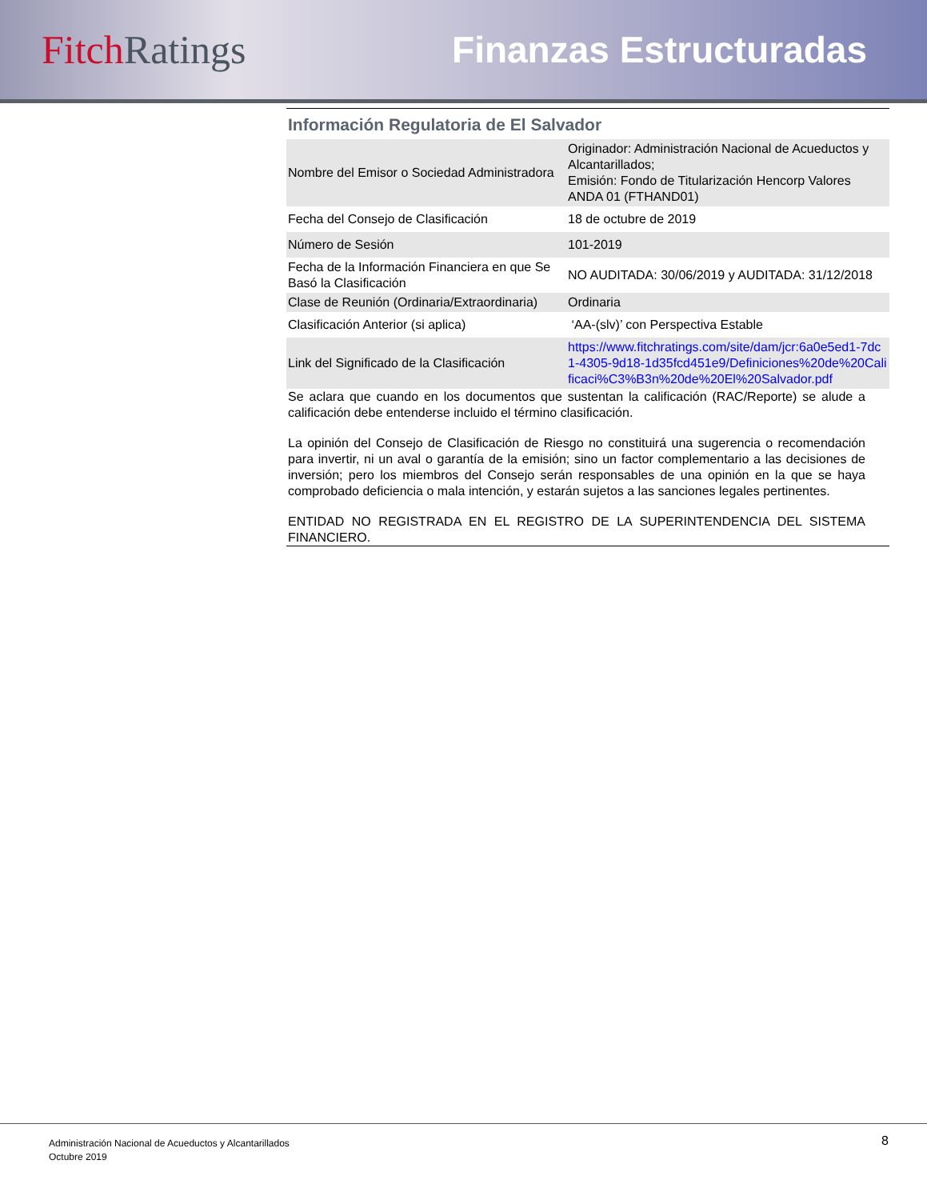Fitch Ratings Finanzas Estructuradas
Información Regulatoria de El Salvador
| Nombre del Emisor o Sociedad Administradora | Originador: Administración Nacional de Acueductos y Alcantarillados; Emisión: Fondo de Titularización Hencorp Valores ANDA 01 (FTHAND01) |
| Fecha del Consejo de Clasificación | 18 de octubre de 2019 |
| Número de Sesión | 101-2019 |
| Fecha de la Información Financiera en que Se Basó la Clasificación | NO AUDITADA: 30/06/2019 y AUDITADA: 31/12/2018 |
| Clase de Reunión (Ordinaria/Extraordinaria) | Ordinaria |
| Clasificación Anterior (si aplica) | ‘AA-(slv)’ con Perspectiva Estable |
| Link del Significado de la Clasificación | https://www.fitchratings.com/site/dam/jcr:6a0e5ed1-7dc1-4305-9d18-1d35fcd451e9/Definiciones%20de%20Calificaci%C3%B3n%20de%20El%20Salvador.pdf |
Se aclara que cuando en los documentos que sustentan la calificación (RAC/Reporte) se alude a calificación debe entenderse incluido el término clasificación.
La opinión del Consejo de Clasificación de Riesgo no constituirá una sugerencia o recomendación para invertir, ni un aval o garantía de la emisión; sino un factor complementario a las decisiones de inversión; pero los miembros del Consejo serán responsables de una opinión en la que se haya comprobado deficiencia o mala intención, y estarán sujetos a las sanciones legales pertinentes.
ENTIDAD NO REGISTRADA EN EL REGISTRO DE LA SUPERINTENDENCIA DEL SISTEMA FINANCIERO.
Administración Nacional de Acueductos y Alcantarillados
Octubre 2019
8